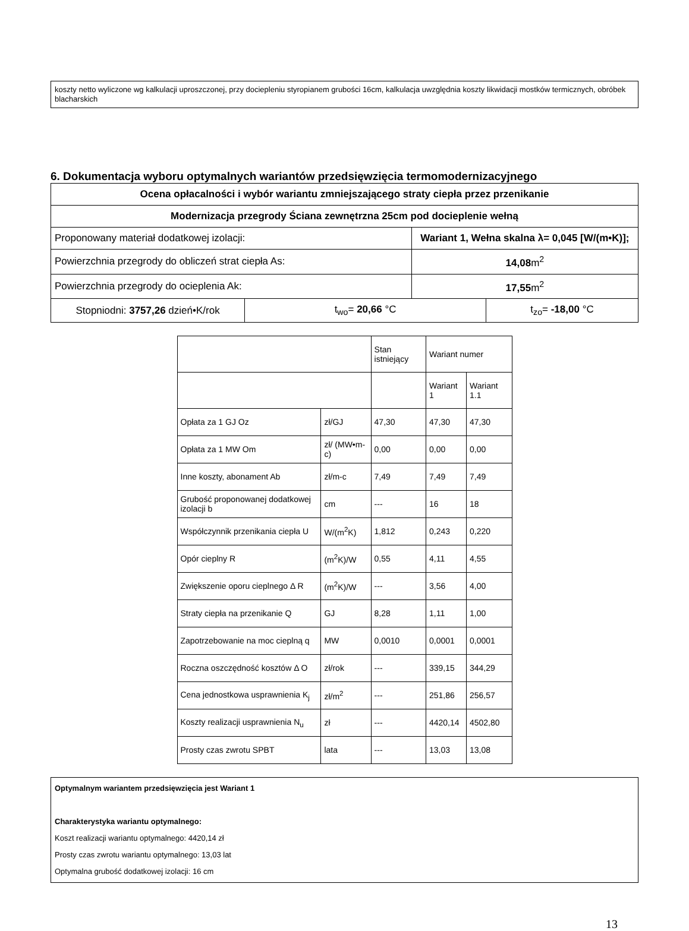koszty netto wyliczone wg kalkulacji uproszczonej, przy dociepleniu styropianem grubości 16cm, kalkulacja uwzględnia koszty likwidacji mostków termicznych, obróbek blacharskich
6. Dokumentacja wyboru optymalnych wariantów przedsięwzięcia termomodernizacyjnego
| Ocena opłacalności i wybór wariantu zmniejszającego straty ciepła przez przenikanie | | | |
| --- | --- | --- | --- |
| Modernizacja przegrody Ściana zewnętrzna 25cm pod docieplenie wełną | | | |
| Proponowany materiał dodatkowej izolacji: | | Wariant 1, Wełna skalna λ= 0,045 [W/(m•K)]; | |
| Powierzchnia przegrody do obliczeń strat ciepła As: | | 14,08 m<sup>2</sup> | |
| Powierzchnia przegrody do ocieplenia Ak: | | 17,55 m<sup>2</sup> | |
| Stopniodni: 3757,26 dzień•K/rok | t<sub>wo</sub>= 20,66 °C | | t<sub>zo</sub>= -18,00 °C |
| | | Stan istniejący | Wariant numer | |
| | | | Wariant 1 | Wariant 1.1 |
| Opłata za 1 GJ Oz | zł/GJ | 47,30 | 47,30 | 47,30 |
| Opłata za 1 MW Om | zł/ (MW•m-c) | 0,00 | 0,00 | 0,00 |
| Inne koszty, abonament Ab | zł/m-c | 7,49 | 7,49 | 7,49 |
| Grubość proponowanej dodatkowej izolacji b | cm | --- | 16 | 18 |
| Współczynnik przenikania ciepła U | W/(m<sup>2</sup>K) | 1,812 | 0,243 | 0,220 |
| Opór cieplny R | (m<sup>2</sup>K)/W | 0,55 | 4,11 | 4,55 |
| Zwiększenie oporu cieplnego Δ R | (m<sup>2</sup>K)/W | --- | 3,56 | 4,00 |
| Straty ciepła na przenikanie Q | GJ | 8,28 | 1,11 | 1,00 |
| Zapotrzebowanie na moc cieplną q | MW | 0,0010 | 0,0001 | 0,0001 |
| Roczna oszczędność kosztów Δ O | zł/rok | --- | 339,15 | 344,29 |
| Cena jednostkowa usprawnienia K<sub>j</sub> | zł/m<sup>2</sup> | --- | 251,86 | 256,57 |
| Koszty realizacji usprawnienia N<sub>u</sub> | zł | --- | 4420,14 | 4502,80 |
| Prosty czas zwrotu SPBT | lata | --- | 13,03 | 13,08 |
Optymalnym wariantem przedsięwzięcia jest Wariant 1
Charakterystyka wariantu optymalnego:
Koszt realizacji wariantu optymalnego: 4420,14 zł
Prosty czas zwrotu wariantu optymalnego: 13,03 lat
Optymalna grubość dodatkowej izolacji: 16 cm
13